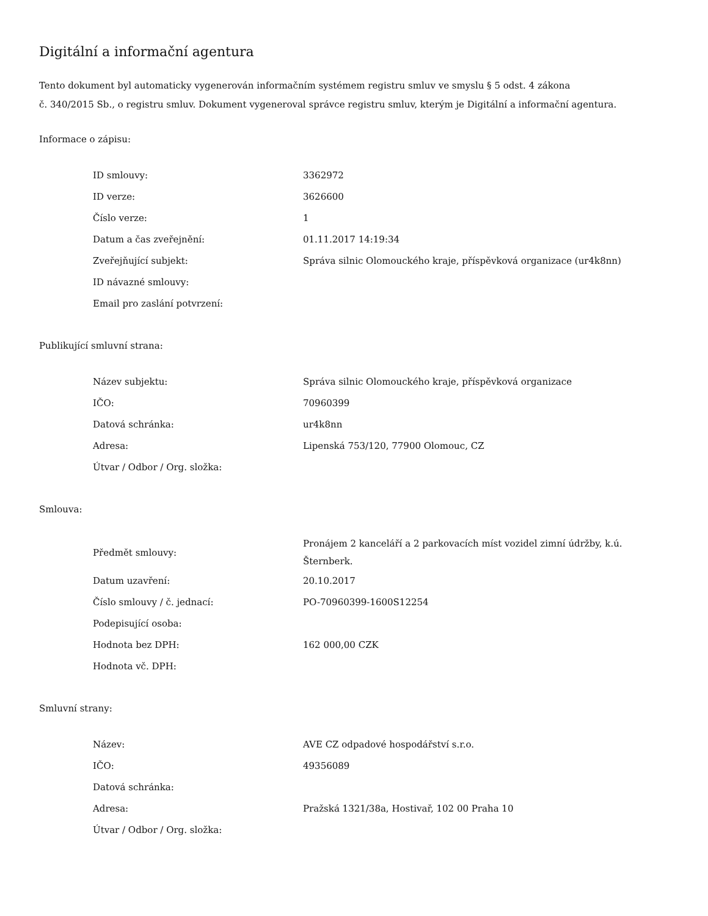Digitální a informační agentura
Tento dokument byl automaticky vygenerován informačním systémem registru smluv ve smyslu § 5 odst. 4 zákona
č. 340/2015 Sb., o registru smluv. Dokument vygeneroval správce registru smluv, kterým je Digitální a informační agentura.
Informace o zápisu:
| ID smlouvy: | 3362972 |
| ID verze: | 3626600 |
| Číslo verze: | 1 |
| Datum a čas zveřejnění: | 01.11.2017 14:19:34 |
| Zveřejňující subjekt: | Správa silnic Olomouckého kraje, příspěvková organizace (ur4k8nn) |
| ID návazné smlouvy: | |
| Email pro zaslání potvrzení: | |
Publikující smluvní strana:
| Název subjektu: | Správa silnic Olomouckého kraje, příspěvková organizace |
| IČO: | 70960399 |
| Datová schránka: | ur4k8nn |
| Adresa: | Lipenská 753/120, 77900 Olomouc, CZ |
| Útvar / Odbor / Org. složka: | |
Smlouva:
| Předmět smlouvy: | Pronájem 2 kanceláří a 2 parkovacích míst vozidel zimní údržby, k.ú. Šternberk. |
| Datum uzavření: | 20.10.2017 |
| Číslo smlouvy / č. jednací: | PO-70960399-1600S12254 |
| Podepisující osoba: | |
| Hodnota bez DPH: | 162 000,00 CZK |
| Hodnota vč. DPH: | |
Smluvní strany:
| Název: | AVE CZ odpadové hospodářství s.r.o. |
| IČO: | 49356089 |
| Datová schránka: | |
| Adresa: | Pražská 1321/38a, Hostivař, 102 00 Praha 10 |
| Útvar / Odbor / Org. složka: | |